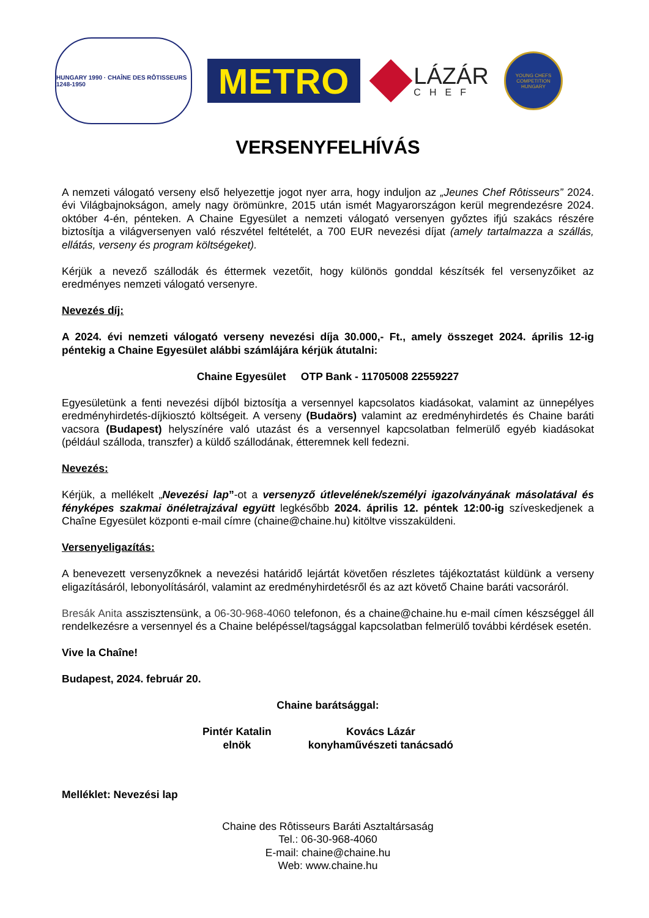HUNGARY 1990 · CHAÎNE DES RÔTISSEURS 1248-1950
METRO
LÁZÁR
CHEF
YOUNG CHEFS COMPETITION HUNGARY
VERSENYFELHÍVÁS
A nemzeti válogató verseny első helyezettje jogot nyer arra, hogy induljon az „Jeunes Chef Rôtisseurs” 2024. évi Világbajnokságon, amely nagy örömünkre, 2015 után ismét Magyarországon kerül megrendezésre 2024. október 4-én, pénteken. A Chaine Egyesület a nemzeti válogató versenyen győztes ifjú szakács részére biztosítja a világversenyen való részvétel feltételét, a 700 EUR nevezési díjat (amely tartalmazza a szállás, ellátás, verseny és program költségeket).
Kérjük a nevező szállodák és éttermek vezetőit, hogy különös gonddal készítsék fel versenyzőiket az eredményes nemzeti válogató versenyre.
Nevezés díj:
A 2024. évi nemzeti válogató verseny nevezési díja 30.000,- Ft., amely összeget 2024. április 12-ig péntekig a Chaine Egyesület alábbi számlájára kérjük átutalni:
Chaine Egyesület OTP Bank - 11705008 22559227
Egyesületünk a fenti nevezési díjból biztosítja a versennyel kapcsolatos kiadásokat, valamint az ünnepélyes eredményhirdetés-díjkiosztó költségeit. A verseny (Budaörs) valamint az eredményhirdetés és Chaine baráti vacsora (Budapest) helyszínére való utazást és a versennyel kapcsolatban felmerülő egyéb kiadásokat (például szálloda, transzfer) a küldő szállodának, étteremnek kell fedezni.
Nevezés:
Kérjük, a mellékelt „Nevezési lap”-ot a versenyző útlevelének/személyi igazolványának másolatával és fényképes szakmai önéletrajzával együtt legkésőbb 2024. április 12. péntek 12:00-ig szíveskedjenek a Chaîne Egyesület központi e-mail címre (chaine@chaine.hu) kitöltve visszaküldeni.
Versenyeligazítás:
A benevezett versenyzőknek a nevezési határidő lejártát követően részletes tájékoztatást küldünk a verseny eligazításáról, lebonyolításáról, valamint az eredményhirdetésről és az azt követő Chaine baráti vacsoráról.
Bresák Anita asszisztensünk, a 06-30-968-4060 telefonon, és a chaine@chaine.hu e-mail címen készséggel áll rendelkezésre a versennyel és a Chaine belépéssel/tagsággal kapcsolatban felmerülő további kérdések esetén.
Vive la Chaîne!
Budapest, 2024. február 20.
Chaine barátsággal:
Pintér Katalin
elnök
Kovács Lázár
konyhaművészeti tanácsadó
Melléklet: Nevezési lap
Chaine des Rôtisseurs Baráti Asztaltársaság
Tel.: 06-30-968-4060
E-mail: chaine@chaine.hu
Web: www.chaine.hu